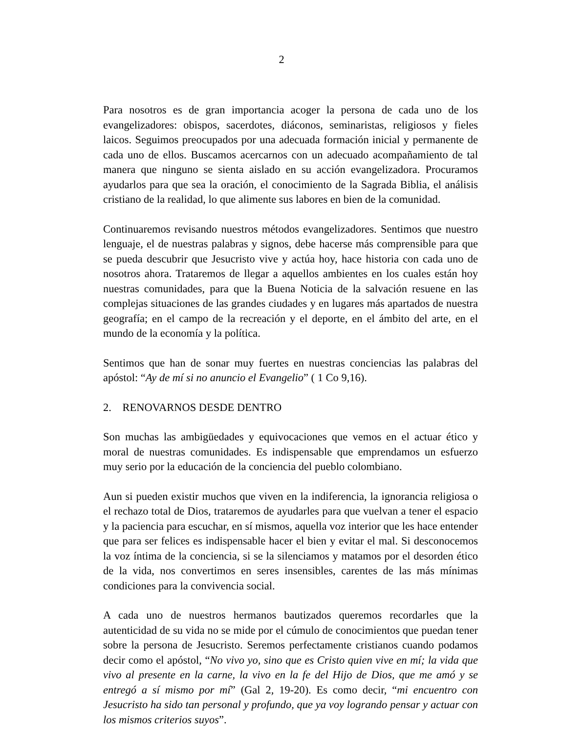2
Para nosotros es de gran importancia acoger la persona de cada uno de los evangelizadores: obispos, sacerdotes, diáconos, seminaristas, religiosos y fieles laicos. Seguimos preocupados por una adecuada formación inicial y permanente de cada uno de ellos. Buscamos acercarnos con un adecuado acompañamiento de tal manera que ninguno se sienta aislado en su acción evangelizadora. Procuramos ayudarlos para que sea la oración, el conocimiento de la Sagrada Biblia, el análisis cristiano de la realidad, lo que alimente sus labores en bien de la comunidad.
Continuaremos revisando nuestros métodos evangelizadores. Sentimos que nuestro lenguaje, el de nuestras palabras y signos, debe hacerse más comprensible para que se pueda descubrir que Jesucristo vive y actúa hoy, hace historia con cada uno de nosotros ahora. Trataremos de llegar a aquellos ambientes en los cuales están hoy nuestras comunidades, para que la Buena Noticia de la salvación resuene en las complejas situaciones de las grandes ciudades y en lugares más apartados de nuestra geografía; en el campo de la recreación y el deporte, en el ámbito del arte, en el mundo de la economía y la política.
Sentimos que han de sonar muy fuertes en nuestras conciencias las palabras del apóstol: “Ay de mí si no anuncio el Evangelio” ( 1 Co 9,16).
2. RENOVARNOS DESDE DENTRO
Son muchas las ambigüedades y equivocaciones que vemos en el actuar ético y moral de nuestras comunidades. Es indispensable que emprendamos un esfuerzo muy serio por la educación de la conciencia del pueblo colombiano.
Aun si pueden existir muchos que viven en la indiferencia, la ignorancia religiosa o el rechazo total de Dios, trataremos de ayudarles para que vuelvan a tener el espacio y la paciencia para escuchar, en sí mismos, aquella voz interior que les hace entender que para ser felices es indispensable hacer el bien y evitar el mal. Si desconocemos la voz íntima de la conciencia, si se la silenciamos y matamos por el desorden ético de la vida, nos convertimos en seres insensibles, carentes de las más mínimas condiciones para la convivencia social.
A cada uno de nuestros hermanos bautizados queremos recordarles que la autenticidad de su vida no se mide por el cúmulo de conocimientos que puedan tener sobre la persona de Jesucristo. Seremos perfectamente cristianos cuando podamos decir como el apóstol, “No vivo yo, sino que es Cristo quien vive en mí; la vida que vivo al presente en la carne, la vivo en la fe del Hijo de Dios, que me amó y se entregó a sí mismo por mí” (Gal 2, 19-20). Es como decir, “mi encuentro con Jesucristo ha sido tan personal y profundo, que ya voy logrando pensar y actuar con los mismos criterios suyos”.